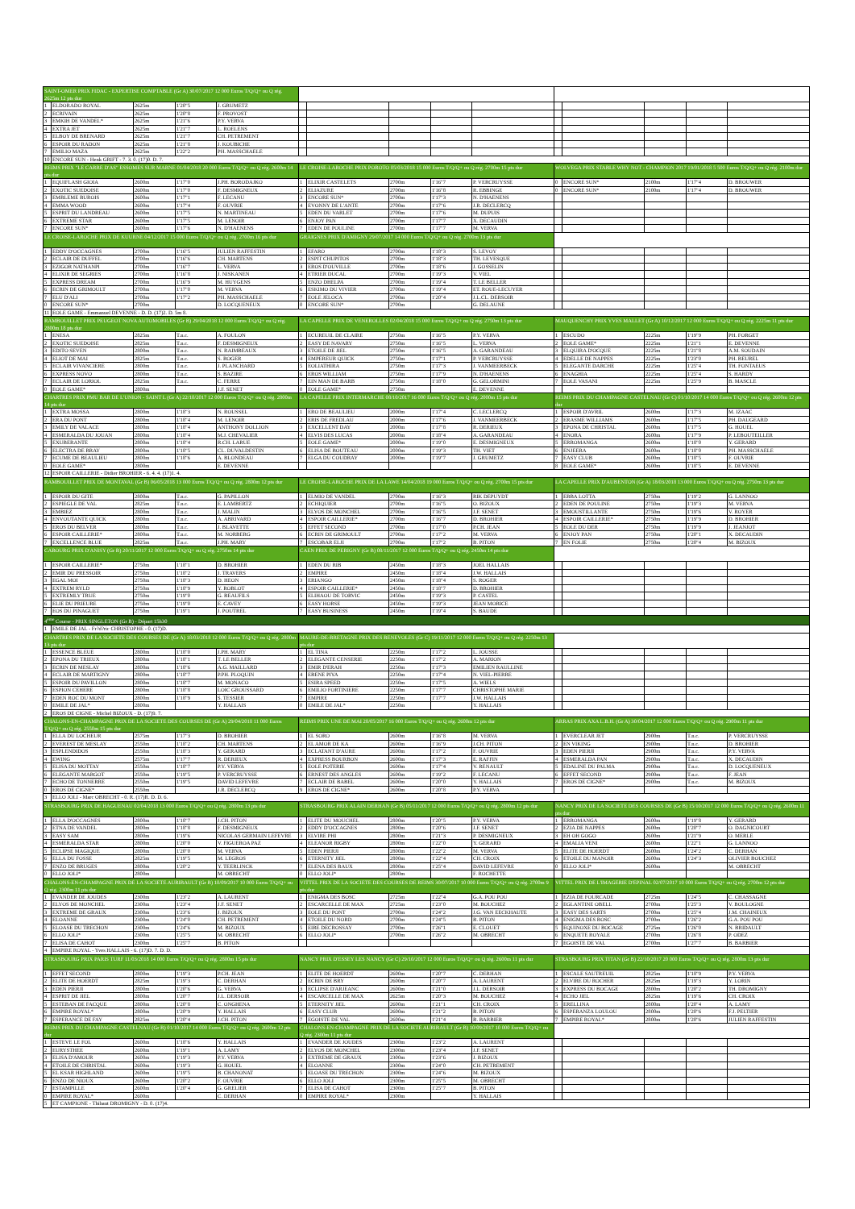| SAINT-OMER PRIX FIDAC - EXPERTISE COMPTABLE (Gr A) 30/07/2017 12 000 Euros T/Q/Q+ ou Q rég. 2625m 12 pts dur | | | | | | | | | | | | | | |
| 1 | ELDORADO ROYAL | 2625m | 1'20"5 | J. GRUMETZ | | | | | | | | | | |
| 2 | ECRIVAIN | 2625m | 1'20"8 | F. PROVOST | | | | | | | | | | |
| 3 | EMKIH DE VANDEL* | 2625m | 1'21"6 | P.Y. VERVA | | | | | | | | | | |
| 4 | EXTRA JET | 2625m | 1'21"7 | L. ROELENS | | | | | | | | | | |
| 5 | ELBOY DE BRENARD | 2625m | 1'21"7 | CH. PETREMENT | | | | | | | | | | |
| 6 | ESPOIR DU RADON | 2625m | 1'21"8 | J. KOUBICHE | | | | | | | | | | |
| 7 | EMILIO MAZA | 2625m | 1'22"2 | PH. MASSCHAELE | | | | | | | | | | |
| 10 | ENCORE SUN - Henk GRIFT - 7. 3. 0. (17)0. D. 7. | | | | | | | | | | | | | |
| REIMS PRIX "LE CARRE D'AS" ESSOMES SUR MARNE 01/04/2018 20 000 Euros T/Q/Q+ ou Q rég. 2600m 14 pts dur | | | | | LE CROISE-LAROCHE PRIX POROTO 05/03/2018 15 000 Euros T/Q/Q+ ou Q rég. 2700m 15 pts dur | | | | | WOLVEGA PRIX STABLE WHY NOT - CHAMPION 2017 19/01/2018 5 500 Euros T/Q/Q+ ou Q rég. 2100m dur | | | | |
| 1 | EQUIFLASH GIOIA | 2600m | 1'17"0 | J.PH. BORODAJKO | 1 | ELIXIR CASTELETS | 2700m | 1'16"7 | P. VERCRUYSSE | 0 | ENCORE SUN* | 2100m | 1'17"4 | D. BROUWER |
| 2 | EXOTIC SUEDOISE | 2600m | 1'17"0 | F. DESMIGNEUX | 2 | ELIAZURE | 2700m | 1'16"8 | R. EBBINGE | 0 | ENCORE SUN* | 2100m | 1'17"4 | D. BROUWER |
| 3 | EMBLEME BUROIS | 2600m | 1'17"1 | F. LECANU | 3 | ENCORE SUN* | 2700m | 1'17"3 | N. D'HAENENS | | | | | |
| 4 | EMMA WOOD | 2600m | 1'17"4 | F. OUVRIE | 4 | EVONNY DE L'ANTE | 2700m | 1'17"6 | J.R. DECLERCQ | | | | | |
| 5 | ESPRIT DU LANDREAU | 2600m | 1'17"5 | N. MARTINEAU | 5 | EDEN DU VARLET | 2700m | 1'17"6 | M. DUPUIS | | | | | |
| 6 | EXTREME STAR | 2600m | 1'17"5 | M. LENOIR | 6 | ENJOY PAN | 2700m | 1'17"7 | X. DECAUDIN | | | | | |
| 7 | ENCORE SUN* | 2600m | 1'17"6 | N. D'HAENENS | 7 | EDEN DE POULINE | 2700m | 1'17"7 | M. VERVA | | | | | |
| LE CROISE-LAROCHE PRIX DE KUURNE 04/12/2017 15 000 Euros T/Q/Q+ ou Q rég. 2700m 16 pts dur | | | | | GRAIGNES PRIX D'AMIGNY 29/07/2017 14 000 Euros T/Q/Q+ ou Q rég. 2700m 13 pts dur | | | | | | | | | |
| 1 | EDDY D'OCCAGNES | 2700m | 1'16"5 | JULIEN RAFFESTIN | 1 | EFARO | 2700m | 1'18"3 | S. LEVOY | | | | | |
| 2 | ECLAIR DE DUFFEL | 2700m | 1'16"6 | CH. MARTENS | 2 | ESPIT CHUPITOS | 2700m | 1'18"3 | TH. LEVESQUE | | | | | |
| 3 | EZIGOR NATHANPI | 2700m | 1'16"7 | L. VERVA | 3 | EROS D'OUVILLE | 2700m | 1'18"6 | J. GOSSELIN | | | | | |
| 4 | ELIXIR DE SEGRIES | 2700m | 1'16"8 | J. NISKANEN | 4 | ETRIER DUCAL | 2700m | 1'19"3 | V. VIEL | | | | | |
| 5 | EXPRESS DREAM | 2700m | 1'16"9 | M. HUYGENS | 5 | ENZO DHELPA | 2700m | 1'19"4 | T. LE BELLER | | | | | |
| 6 | ECRIN DE GRIMOULT | 2700m | 1'17"0 | M. VERVA | 6 | ESKIMO DU VIVIER | 2700m | 1'19"4 | ET. ROUE-LECUYER | | | | | |
| 7 | ELU D'ALI | 2700m | 1'17"2 | PH. MASSCHAELE | 7 | EOLE JELOCA | 2700m | 1'20"4 | J.L.CL. DERSOIR | | | | | |
| 0 | ENCORE SUN* | 2700m | | D. LOCQUENEUX | 0 | ENCORE SUN* | 2700m | | G. DELAUNE | | | | | |
| 11 | EOLE GAME - Emmanuel DEVENNE - D. D. (17)2. D. 5m 8. | | | | | | | | | | | | | |
| RAMBOUILLET PRIX PEUGEOT NOVA AUTOMOBILES (Gr B) 29/04/2018 12 000 Euros T/Q/Q+ ou Q rég. 2800m 18 pts dur | | | | | LA CAPELLE PRIX DE VENEROLLES 02/04/2018 15 000 Euros T/Q/Q+ ou Q rég. 2750m 13 pts dur | | | | | MAUQUENCHY PRIX YVES MALLET (Gr A) 10/12/2017 12 000 Euros T/Q/Q+ ou Q rég. 2225m 11 pts dur | | | | |
| 1 | ENESA | 2825m | T.n.c. | A. FOULON | 1 | ECUREUIL DE CLAIRE | 2750m | 1'16"5 | P.Y. VERVA | 1 | ESCUDO | 2225m | 1'19"9 | PH. FORGET |
| 2 | EXOTIC SUEDOISE | 2825m | T.n.c. | F. DESMIGNEUX | 2 | EASY DE NAVARY | 2750m | 1'16"5 | L. VERVA | 2 | EOLE GAME* | 2225m | 1'21"1 | E. DEVENNE |
| 3 | EDITO SEVEN | 2800m | T.n.c. | N. RAIMBEAUX | 3 | ETOILE DE JIEL | 2750m | 1'16"5 | A. GARANDEAU | 3 | ELQUIRA D'OCQUE | 2225m | 1'21"8 | A.M. SOUDAIN |
| 4 | ELIOT DE MAI | 2825m | T.n.c. | S. ROGER | 4 | EMPEREUR QUICK | 2750m | 1'17"1 | P. VERCRUYSSE | 4 | EDELLE DE NAPPES | 2225m | 1'23"0 | PH. BEUREL |
| 5 | ECLAIR VIVANCIERE | 2800m | T.n.c. | J. PLANCHARD | 5 | EOLIATHIRA | 2750m | 1'17"3 | J. VANMEERBECK | 5 | ELEGANTE DARCHE | 2225m | 1'25"4 | TH. FONTAEUS |
| 6 | EXPRESS NOVO | 2800m | T.n.c. | S. BAZIRE | 6 | EROS WILLIAM | 2750m | 1'17"9 | N. D'HAENENS | 6 | ENAGHIA | 2225m | 1'25"4 | S. HARDY |
| 7 | ECLAIR DE LORIOL | 2825m | T.n.c. | C. FERRE | 7 | EIN MAN DE BARB | 2750m | 1'18"0 | G. GELORMINI | 7 | EOLE VASANI | 2225m | 1'25"9 | B. MASCLE |
| 0 | EOLE GAME* | 2800m | | J.F. SENET | 0 | EOLE GAME* | 2750m | | E. DEVENNE | | | | | |
| CHARTRES PRIX PMU BAR DE L'UNION - SAINT L (Gr A) 22/10/2017 12 000 Euros T/Q/Q+ ou Q rég. 2800m 14 pts dur | | | | | LA CAPELLE PRIX INTERMARCHE 08/10/2017 16 000 Euros T/Q/Q+ ou Q rég. 2000m 15 pts dur | | | | | REIMS PRIX DU CHAMPAGNE CASTELNAU (Gr C) 01/10/2017 14 000 Euros T/Q/Q+ ou Q rég. 2600m 12 pts dur | | | | |
| 1 | EXTRA MOSSA | 2800m | 1'18"3 | N. ROUSSEL | 1 | ERO DE BEAULIEU | 2000m | 1'17"4 | C. LECLERCQ | 1 | ESPOIR D'AVRIL | 2600m | 1'17"3 | M. IZAAC |
| 2 | ERA DU PONT | 2800m | 1'18"4 | M. LENOIR | 2 | ERIS DE FREDLAU | 2000m | 1'17"6 | J. VANMEERBECK | 2 | ERASME WILLIAMS | 2600m | 1'17"5 | PH. DAUGEARD |
| 3 | EMILY DE VALACE | 2800m | 1'18"4 | ANTHONY DOLLION | 3 | EXCELLENT DAY | 2000m | 1'17"8 | R. DERIEUX | 3 | EPONA DE CHRISTAL | 2600m | 1'17"5 | G. HOUEL |
| 4 | ESMERALDA DU JOUAN | 2800m | 1'18"4 | M.J. CHEVALIER | 4 | ELVIS DES LUCAS | 2000m | 1'18"4 | A. GARANDEAU | 4 | ENORA | 2600m | 1'17"9 | P. LEBOUTEILLER |
| 5 | EXUBERANTE | 2800m | 1'18"4 | R.CH. LARUE | 5 | EOLE GAME* | 2000m | 1'19"0 | E. DESMIGNEUX | 5 | ERROMANGA | 2600m | 1'18"0 | Y. GERARD |
| 6 | ELECTRA DE BRAY | 2800m | 1'18"5 | CL. DUVALDESTIN | 6 | ELISA DE BOUTEAU | 2000m | 1'19"3 | TH. VIET | 6 | ENJEERA | 2600m | 1'18"0 | PH. MASSCHAELE |
| 7 | ECUME DE BEAULIEU | 2800m | 1'18"6 | A. BLONDEAU | 7 | ELGA DU COUDRAY | 2000m | 1'19"7 | J. GRUMETZ | 7 | EASY CLUB | 2600m | 1'18"5 | F. OUVRIE |
| 0 | EOLE GAME* | 2800m | | E. DEVENNE | | | | | | 8 | EOLE GAME* | 2600m | 1'18"5 | E. DEVENNE |
| 12 | ESPOIR CAILLERIE - Didier BROHIER - 6. 4. 4. (17)1. 4. | | | | | | | | | | | | | |
| RAMBOUILLET PRIX DE MONTAVAL (Gr B) 06/05/2018 13 000 Euros T/Q/Q+ ou Q rég. 2800m 12 pts dur | | | | | LE CROISE-LAROCHE PRIX DE LA LAWE 14/04/2018 19 000 Euros T/Q/Q+ ou Q rég. 2700m 15 pts dur | | | | | LA CAPELLE PRIX D'AUBENTON (Gr A) 18/03/2018 13 000 Euros T/Q/Q+ ou Q rég. 2750m 13 pts dur | | | | |
| 1 | ESPOIR DU GITE | 2800m | T.n.c. | G. PAPILLON | 1 | ELMIO DE VANDEL | 2700m | 1'16"3 | RIK DEPUYDT | 1 | EBBA LOTTA | 2750m | 1'19"2 | G. LANNOO |
| 2 | ESPIEGLE DE VAL | 2825m | T.n.c. | E. LAMBERTZ | 2 | ECHIQUIER | 2700m | 1'16"5 | O. BIZOUX | 2 | EDEN DE POULINE | 2750m | 1'19"3 | M. VERVA |
| 3 | EMBIEZ | 2800m | T.n.c. | J. MALIN | 3 | ELYOS DE MONCHEL | 2700m | 1'16"5 | J.F. SENET | 3 | EMOUSTILLANTE | 2750m | 1'19"6 | V. ROYER |
| 4 | ENVOUTANTE QUICK | 2800m | T.n.c. | A. ABRIVARD | 4 | ESPOIR CAILLERIE* | 2700m | 1'16"7 | D. BROHIER | 4 | ESPOIR CAILLERIE* | 2750m | 1'19"9 | D. BROHIER |
| 5 | EROS DU BELVER | 2800m | T.n.c. | J. BLAVETTE | 5 | EFFET SECOND | 2700m | 1'17"0 | P.CH. JEAN | 5 | EOLE DU DER | 2750m | 1'19"9 | J. JEANJOT |
| 6 | ESPOIR CAILLERIE* | 2800m | T.n.c. | M. NORBERG | 6 | ECRIN DE GRIMOULT | 2700m | 1'17"2 | M. VERVA | 6 | ENJOY PAN | 2750m | 1'20"1 | X. DECAUDIN |
| 7 | EXCELLENCE BLUE | 2825m | T.n.c. | J.PH. MARY | 7 | ESCOBAR ELJI | 2700m | 1'17"2 | B. PITON | 7 | EN FOLIE | 2750m | 1'20"4 | M. BIZOUX |
| CABOURG PRIX D'ANISY (Gr B) 20/11/2017 12 000 Euros T/Q/Q+ ou Q rég. 2750m 14 pts dur | | | | | CAEN PRIX DE PERIGNY (Gr B) 08/11/2017 12 000 Euros T/Q/Q+ ou Q rég. 2450m 14 pts dur | | | | | | | | | |
| 1 | ESPOIR CAILLERIE* | 2750m | 1'18"1 | D. BROHIER | 1 | EDEN DU RIB | 2450m | 1'18"3 | JOEL HALLAIS | | | | | |
| 2 | EMIR DU PRESSOIR | 2750m | 1'18"2 | J. TRAVERS | 2 | EMPIRE | 2450m | 1'18"4 | J.W. HALLAIS | | | | | |
| 3 | EGAL MOI | 2750m | 1'18"3 | D. HEON | 3 | ERIANGO | 2450m | 1'18"4 | S. ROGER | | | | | |
| 4 | EXTREM RYLD | 2750m | 1'18"9 | Y. ROBLOT | 4 | ESPOIR CAILLERIE* | 2450m | 1'18"7 | D. BROHIER | | | | | |
| 5 | EXTREMLY TRUE | 2750m | 1'19"0 | G. BEAUFILS | 5 | ELIHAOU DE TORVIC | 2450m | 1'19"3 | P. CASTEL | | | | | |
| 6 | ELIE DU PRIEURE | 2750m | 1'19"0 | E. CAVEY | 6 | EASY HORSE | 2450m | 1'19"3 | JEAN MORICE | | | | | |
| 7 | EOS DU PINAGUET | 2750m | 1'19"1 | J. POUTREL | 7 | EASY BUSINESS | 2450m | 1'19"4 | S. BAUDE | | | | | |
| 4<sup>ème</sup> Course - PRIX SINGLETON (Gr B) - Départ 15h30 | | | | | | | | | | | | | | |
| 1 | EMILE DE JAL - Fr?d?ric CHRISTOPHE - 0. (17)D. | | | | | | | | | | | | | |
| CHARTRES PRIX DE LA SOCIETE DES COURSES DE (Gr A) 18/03/2018 12 000 Euros T/Q/Q+ ou Q rég. 2800m 13 pts dur | | | | | MAURE-DE-BRETAGNE PRIX DES BENEVOLES (Gr C) 19/11/2017 12 000 Euros T/Q/Q+ ou Q rég. 2250m 13 pts dur | | | | | | | | | |
| 1 | ESSENCE BLEUE | 2800m | 1'18"0 | J.PH. MARY | 1 | EL TINA | 2250m | 1'17"2 | L. JOUSSE | | | | | |
| 2 | EPONA DU TRIEUX | 2800m | 1'18"1 | T. LE BELLER | 2 | ELEGANTE CENSERIE | 2250m | 1'17"2 | A. MARION | | | | | |
| 3 | ECRIN DE MESLAY | 2800m | 1'18"6 | A.G. MAILLARD | 3 | EMIR D'ERAH | 2250m | 1'17"3 | EMILIEN RAULLINE | | | | | |
| 4 | ECLAIR DE MARTIGNY | 2800m | 1'18"7 | P.PH. PLOQUIN | 4 | EBENE PIYA | 2250m | 1'17"4 | N. VIEL-PIERRE | | | | | |
| 5 | ESPOIR DU PAVILLON | 2800m | 1'18"7 | M. MONACO | 5 | ESIRA SPEED | 2250m | 1'17"5 | A. WIELS | | | | | |
| 6 | ESPION CEHERE | 2800m | 1'18"8 | LOIC GROUSSARD | 6 | EMILIO FORTINIERE | 2250m | 1'17"7 | CHRISTOPHE MARIE | | | | | |
| 7 | EDEN ROC DU MONT | 2800m | 1'18"9 | S. TESSIER | 7 | EMPIRE | 2250m | 1'17"7 | J.W. HALLAIS | | | | | |
| 0 | EMILE DE JAL* | 2800m | | Y. HALLAIS | 0 | EMILE DE JAL* | 2250m | | Y. HALLAIS | | | | | |
| 2 | EROS DE CIGNE - Michel BIZOUX - D. (17)9. 7. | | | | | | | | | | | | | |
| CHALONS-EN-CHAMPAGNE PRIX DE LA SOCIETE DES COURSES DE (Gr A) 29/04/2018 11 000 Euros T/Q/Q+ ou Q rég. 2550m 15 pts dur | | | | | REIMS PRIX UNE DE MAI 28/05/2017 16 000 Euros T/Q/Q+ ou Q rég. 2600m 12 pts dur | | | | | ARRAS PRIX AXA L.B.H. (Gr A) 30/04/2017 12 000 Euros T/Q/Q+ ou Q rég. 2900m 11 pts dur | | | | |
| 1 | ELLA DU LOCHEUR | 2575m | 1'17"3 | D. BROHIER | 1 | EL SORO | 2600m | 1'16"8 | M. VERVA | 1 | EVERCLEAR JET | 2900m | T.n.c. | P. VERCRUYSSE |
| 2 | EVEREST DE MESLAY | 2550m | 1'18"2 | CH. MARTENS | 2 | EL AMOR DE KA | 2600m | 1'16"9 | J.CH. PITON | 2 | EN VIKING | 2900m | T.n.c. | D. BROHIER |
| 3 | ESPLENDIDOS | 2550m | 1'18"3 | Y. GERARD | 3 | ECLATANT D'AURE | 2600m | 1'17"2 | F. OUVRIE | 3 | EDEN PIERJI | 2900m | T.n.c. | P.Y. VERVA |
| 4 | EWING | 2575m | 1'17"7 | R. DERIEUX | 4 | EXPRESS BOURBON | 2600m | 1'17"3 | E. RAFFIN | 4 | ESMERALDA PAN | 2900m | T.n.c. | X. DECAUDIN |
| 5 | ELISA DU MOTTAY | 2550m | 1'18"7 | P.Y. VERVA | 5 | EOLE POTERIE | 2600m | 1'17"4 | V. RENAULT | 5 | EDALINE DU PALMA | 2900m | T.n.c. | D. LOCQUENEUX |
| 6 | ELEGANTE MARGOT | 2550m | 1'19"5 | P. VERCRUYSSE | 6 | ERNEST DES ANGLES | 2600m | 1'19"2 | F. LECANU | 6 | EFFET SECOND | 2900m | T.n.c. | F. JEAN |
| 7 | ECHO DE TONNERRE | 2550m | 1'19"5 | DAVID LEFEVRE | 7 | ECLAIR DE BABEL | 2600m | 1'20"0 | Y. HALLAIS | 7 | EROS DE CIGNE* | 2900m | T.n.c. | M. BIZOUX |
| 0 | EROS DE CIGNE* | 2550m | | J.R. DECLERCQ | 9 | EROS DE CIGNE* | 2600m | 1'20"8 | P.Y. VERVA | | | | | |
| 3 | ELLO JOLI - Marc OBRECHT - 0. R. (17)R. D. D. 6. | | | | | | | | | | | | | |
| STRASBOURG PRIX DE HAGUENAU 02/04/2018 13 000 Euros T/Q/Q+ ou Q rég. 2800m 13 pts dur | | | | | STRASBOURG PRIX ALAIN DERHAN (Gr B) 05/11/2017 12 000 Euros T/Q/Q+ ou Q rég. 2800m 12 pts dur | | | | | NANCY PRIX DE LA SOCIETE DES COURSES DE (Gr B) 15/10/2017 12 000 Euros T/Q/Q+ ou Q rég. 2600m 11 pts dur | | | | |
| 1 | ELLA D'OCCAGNES | 2800m | 1'18"7 | J.CH. PITON | 1 | ELITE DU MOUCHEL | 2800m | 1'20"5 | P.Y. VERVA | 1 | ERROMANGA | 2600m | 1'19"8 | Y. GERARD |
| 2 | ETNA DE VANDEL | 2800m | 1'18"8 | F. DESMIGNEUX | 2 | EDDY D'OCCAGNES | 2800m | 1'20"6 | J.F. SENET | 2 | EZIA DE NAPPES | 2600m | 1'20"7 | O. DAGNICOURT |
| 3 | EASY SAM | 2800m | 1'19"6 | NICOLAS GERMAIN LEFEVRE | 3 | ELVIRE PHI | 2800m | 1'21"3 | P. DESMIGNEUX | 3 | EH OH GOGO | 2600m | 1'21"9 | O. MERLE |
| 4 | ESMERALDA STAR | 2800m | 1'20"0 | V. FIGUEROA PAZ | 4 | ELEANOR RIGBY | 2800m | 1'22"0 | Y. GERARD | 4 | EMALIA VENI | 2600m | 1'22"1 | G. LANNOO |
| 5 | ECLIPSE MAGIQUE | 2800m | 1'20"0 | M. VERVA | 5 | EDEN PIERJI | 2800m | 1'22"2 | M. VERVA | 5 | ELITE DE HOERDT | 2600m | 1'24"2 | C. DERHAN |
| 6 | ELLA DU FOSSE | 2825m | 1'19"5 | M. LEGROS | 6 | ETERNITY JIEL | 2800m | 1'22"4 | CH. CROIX | 6 | ETOILE DU MANOIR | 2600m | 1'24"3 | OLIVIER BOUCHEZ |
| 7 | ENZO DE BRUGES | 2800m | 1'20"2 | Y. TEERLINCK | 7 | ELENA DES BAUX | 2800m | 1'25"4 | DAVID LEFEVRE | 0 | ELLO JOLI* | 2600m | | M. OBRECHT |
| 0 | ELLO JOLI* | 2800m | | M. OBRECHT | 0 | ELLO JOLI* | 2800m | | F. ROCHETTE | | | | | |
| CHALONS-EN-CHAMPAGNE PRIX DE LA SOCIETE AURIBAULT (Gr B) 10/09/2017 10 000 Euros T/Q/Q+ ou Q rég. 2300m 11 pts dur | | | | | VITTEL PRIX DE LA SOCIETE DES COURSES DE REIMS 30/07/2017 10 000 Euros T/Q/Q+ ou Q rég. 2700m 9 pts dur | | | | | VITTEL PRIX DE L'IMAGERIE D'EPINAL 02/07/2017 10 000 Euros T/Q/Q+ ou Q rég. 2700m 12 pts dur | | | | |
| 1 | EVANDER DE JOUDES | 2300m | 1'23"2 | A. LAURENT | 1 | ENIGMA DES BOSC | 2725m | 1'22"4 | G.A. POU POU | 1 | EZIA DE FOURCADE | 2725m | 1'24"5 | C. CHASSAGNE |
| 2 | ELYOS DE MONCHEL | 2300m | 1'23"4 | J.F. SENET | 2 | ESCARCELLE DE MAX | 2725m | 1'23"0 | M. BOUCHEZ | 2 | EGLANTINE OBELL | 2700m | 1'25"3 | V. BOULOGNE |
| 3 | EXTREME DE GRAUX | 2300m | 1'23"6 | J. BIZOUX | 3 | EOLE DU PONT | 2700m | 1'24"2 | J.G. VAN EECKHAUTE | 3 | EASY DES SARTS | 2700m | 1'25"4 | J.M. CHAINEUX |
| 4 | ELOANNE | 2300m | 1'24"0 | CH. PETREMENT | 4 | ETOILE DU NORD | 2700m | 1'24"5 | B. PITON | 4 | ENIGMA DES BOSC | 2700m | 1'26"2 | G.A. POU POU |
| 5 | ELOASE DU TRECHON | 2300m | 1'24"6 | M. BIZOUX | 5 | EIRE DECROSSAY | 2700m | 1'26"1 | E. CLOUET | 5 | EQUINOXE DU BOCAGE | 2725m | 1'26"0 | N. BRIDAULT |
| 6 | ELLO JOLI* | 2300m | 1'25"5 | M. OBRECHT | 6 | ELLO JOLI* | 2700m | 1'26"2 | M. OBRECHT | 6 | ENQUETE ROYALE | 2700m | 1'26"8 | P. ODEZ |
| 7 | ELISA DE CAHOT | 2300m | 1'25"7 | B. PITON | | | | | | 7 | EGOISTE DE VAL | 2700m | 1'27"7 | B. BARBIER |
| 4 | EMPIRE ROYAL - Yves HALLAIS - 6. (17)D. 7. D. D. | | | | | | | | | | | | | |
| STRASBOURG PRIX PARIS TURF 11/03/2018 14 000 Euros T/Q/Q+ ou Q rég. 2800m 15 pts dur | | | | | NANCY PRIX D'ESSEY LES NANCY (Gr C) 29/10/2017 12 000 Euros T/Q/Q+ ou Q rég. 2600m 11 pts dur | | | | | STRASBOURG PRIX TITAN (Gr B) 22/10/2017 20 000 Euros T/Q/Q+ ou Q rég. 2800m 13 pts dur | | | | |
| 1 | EFFET SECOND | 2800m | 1'19"3 | P.CH. JEAN | 1 | ELITE DE HOERDT | 2600m | 1'20"7 | C. DERHAN | 1 | ESCALE SAUTREUIL | 2825m | 1'18"9 | P.Y. VERVA |
| 2 | ELITE DE HOERDT | 2825m | 1'19"3 | C. DERHAN | 2 | ECRIN DE BRY | 2600m | 1'20"7 | A. LAURENT | 2 | ELVIRE DU ROCHER | 2825m | 1'19"3 | Y. LORIN |
| 3 | EDEN PIERJI | 2800m | 1'20"6 | G. VERVA | 3 | ECLIPSE D'ARJEANC | 2600m | 1'21"0 | J.L. DERSOIR | 3 | EXPRESS DU BOCAGE | 2800m | 1'20"2 | TH. DROMIGNY |
| 4 | ESPRIT DE JIEL | 2800m | 1'20"7 | J.L. DERSOIR | 4 | ESCARCELLE DE MAX | 2625m | 1'20"3 | M. BOUCHEZ | 4 | ECHO JIEL | 2825m | 1'19"6 | CH. CROIX |
| 5 | ESTEBAN DE FACQUE | 2800m | 1'20"8 | C. ONGHENA | 5 | ETERNITY JIEL | 2600m | 1'21"1 | CH. CROIX | 5 | ERELLINA | 2800m | 1'20"4 | A. LAMY |
| 6 | EMPIRE ROYAL* | 2800m | 1'20"9 | Y. HALLAIS | 6 | EASY CLUB | 2600m | 1'21"2 | B. PITON | 6 | ESPERANZA LOULOU | 2800m | 1'20"6 | F.J. PELTIER |
| 7 | ESPERANCE DE FAY | 2825m | 1'20"4 | J.CH. PITON | 7 | EGOISTE DE VAL | 2600m | 1'21"4 | B. BARBIER | 7 | EMPIRE ROYAL* | 2800m | 1'20"6 | JULIEN RAFFESTIN |
| REIMS PRIX DU CHAMPAGNE CASTELNAU (Gr B) 01/10/2017 14 000 Euros T/Q/Q+ ou Q rég. 2600m 12 pts dur | | | | | CHALONS-EN-CHAMPAGNE PRIX DE LA SOCIETE AURIBAULT (Gr B) 10/09/2017 10 000 Euros T/Q/Q+ ou Q rég. 2300m 11 pts dur | | | | | | | | | |
| 1 | ESTEVE LE FOL | 2600m | 1'18"6 | Y. HALLAIS | 1 | EVANDER DE JOUDES | 2300m | 1'23"2 | A. LAURENT | | | | | |
| 2 | EURYSTHEE | 2600m | 1'19"1 | A. LAMY | 2 | ELYOS DE MONCHEL | 2300m | 1'23"4 | J.F. SENET | | | | | |
| 3 | ELISA D'AMOUR | 2600m | 1'19"3 | P.Y. VERVA | 3 | EXTREME DE GRAUX | 2300m | 1'23"6 | J. BIZOUX | | | | | |
| 4 | ETOILE DE CHRISTAL | 2600m | 1'19"3 | G. HOUEL | 4 | ELOANNE | 2300m | 1'24"0 | CH. PETREMENT | | | | | |
| 5 | EL KSAR HIGHLAND | 2600m | 1'19"5 | B. CHANONAT | 5 | ELOASE DU TRECHON | 2300m | 1'24"6 | M. BIZOUX | | | | | |
| 6 | ENZO DE NIOUX | 2600m | 1'20"2 | F. OUVRIE | 6 | ELLO JOLI | 2300m | 1'25"5 | M. OBRECHT | | | | | |
| 7 | ESTAMPILLE | 2600m | 1'20"4 | G. GRELIER | 7 | ELISA DE CAHOT | 2300m | 1'25"7 | B. PITON | | | | | |
| 0 | EMPIRE ROYAL* | 2600m | | C. DERHAN | 0 | EMPIRE ROYAL* | 2300m | | Y. HALLAIS | | | | | |
| 5 | ET CAMPIONE - Thibaut DROMIGNY - D. 0. (17)4. | | | | | | | | | | | | | |